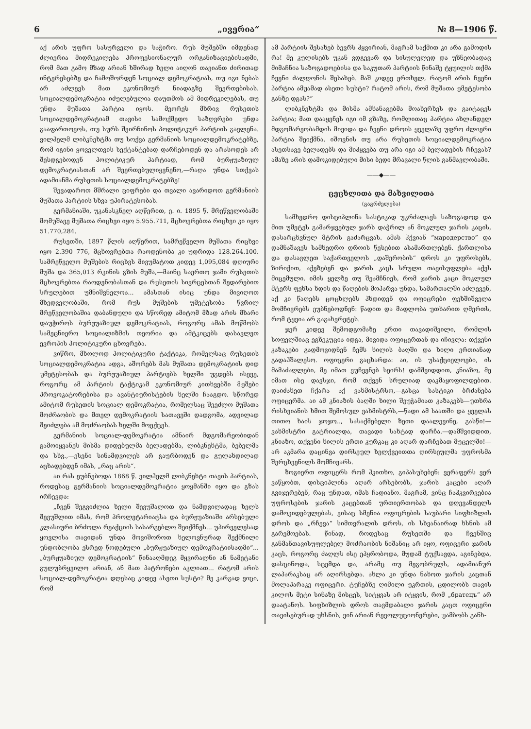6 „ივერია“№ 8—1906 წ.
აქ არის უფრო სასურველი და საჭირო. რუს მუშებში იმდენად ძლიერია მიდრეკილება პროფესიონალურ ორგანიზაციებისადმი, რომ მათ გამო მზად არიან ხშირად ხელი აიღონ თავიანთ ძირითად ინტერესებზე და ჩამოშორდენ სოციალ დემოკრატიას, თუ იგი ნებას არ აძლევს მათ ეკონომიურ ნიადაგზე შეერთებისას. სოციალდემოკრატია იძულებულია დაუთმოს ამ მიდრეკილებას, თუ უნდა მუშათა პარტია იყოს. მეორეს მხრივ რუსეთის სოციალდემოკრატიამ თავისი სამოქმედო საზღვრები უნდა გააფართოვოს, თუ სურს შეირჩინოს პოლიტიკურ პარტიის გავლენა. ვილჰელმ ლიბკნეხტმა თუ სოქვა გერმანიის სოციალდემოკრატებზე, რომ იგინი ყოველთვის სექტანტებად დარჩებოდენ და არასოდეს არ შესდგებოდენ პოლიტიკურ პარტიად, რომ ბურჟუაზიულ დემოკრატიასთან არ შეერთებულიყვნენო,—რაღა უნდა სთქვას ადამიანმა რუსეთის სოციალდემოკრატებზე!
შევადაროთ მშრალი ციფრები და თვალი ავარიდოთ გერმანიის მუშათა პარტიის სხვა უპირატესობას.
გერმანიაში, უკანასკნელ აღწერით, ე. ი. 1895 წ. მრეწველობაში მომუშავე მუშათა რიცხვი იყო 5.955.711, მცხოვრებთა რიცხვი კი იყო 51.770,284.
რუსეთში, 1897 წლის აღწერით, სამრეწველო მუშათა რიცხვი იყო 2.390 776, მცხოვრებთა რაოდენობა კი უდრიდა 128.264.100. სამრეწველო მუშების რიცხვს მივუმატოთ კიდევ 1,095,084 დღიური მუშა და 365,013 რკინის გზის მუშა,—მაინც საერთო ჯამი რუსეთის მცხოვრებთა რაოდენობასთან და რუსეთის სივრცესთან შედარებით სრულებით უმნიშვნელოა... ამასთან ისიც უნდა მივიღოთ მხედველობაში, რომ რუს მუშების უმეტესობა წვრილ მრეწველობაშია დაბანდული და სწორედ ამიტომ მზად არის მხარი დაუჭიროს ბურჟუაზიულ დემოკრატიას, როგორც ამას მოწმობს სამეცნიერო სოციალიზმის თეორია და ამტკიცებს დასავლეთ ევროპის პოლიტიკური ცხოვრება.
ვიწრო, მხოლოდ პოლიტიკური ტაქტიკა, რომელსაც რუსეთის სოციალდემოკრატია ადგა, აშორებს მას მუშათა დემოკრატიის დიდ უმეტესობას და ბურჟუაზიულ პარტიებს ხელში უგდებს ისევე, როგორც ამ პარტიის ტაქტიკამ ეკონომიურ კითხვებში მუშები პროვოკატორებისა და ავანტიურისტების ხელში ჩააგდო. სწორედ ამიტომ რუსეთის სოციალ დემოკრატია, რომელსაც შეეძლო მუშათა მოძრაობის და მთელ დემოკრატიის სათავეში დადგომა, ადვილად შეიძლება ამ მოძრაობას ხელში მოექცეს.
გერმანიის სოციალ-დემოკრატია ამნაირ მდგომარეობიდან გამოიყვანეს მისმა დიდებულმა ბელადებმა, ლიბკნეხტმა, ბებელმა და სხვ.,—ესენი სინამდვილეს არ გაურბოდენ და გულახდილად აცხადებდენ იმას, „რაც არის“.
აი რას ეუბნებოდა 1868 წ. ვილჰელმ ლიბკნეხტი თავის პარტიას, როდესაც გერმანიის სოციალდემოკრატია ყოყმანში იყო და გზას ირჩევდა:
„ჩვენ შეგვიძლია ხელი შევუშალოთ და ნამდვილადაც ხელს შევუშლით იმას, რომ პროლეტარიატსა და ბურჟუაზიაში არსებული კლასიური ბრძოლა რეაქციის სასარგებლო შეიქმნეს... უპირველესად ყოვლისა თავიდან უნდა მოვიშოროთ ხელოვნურად შექმნილი უნდობლობა ესრედ წოდებული „ბურჟუაზიულ დემოკრატიისადმი“... „ბურჟუაზიულ დემოკრატიის“ წინააღმდეგ მყვირალნი ან ნამეტანი გულუბრყვილო არიან, ან მათ პატრონები აკლიათ... რატომ არის სოციალ-დემოკრატია დღესაც კიდევ ასეთი სუსტი? მე კარგად ვიცი, რომ
ამ პარტიის შესახებ ბევრს ჰყვირიან, მაგრამ საქმით კი არა გამოდის რა! მე კულისებს უკან ვდგევარ და სისულელედ და უზნეობადაც მიმაჩნია საზოგადოებისა და საკუთარ პარტიის წინაშე ტყუილის თქმა ჩვენი ძალღონის შესახებ. მაშ კიდევ ერთხელ, რატომ არის ჩვენი პარტია ამჟამად ასეთი სუსტი? რატომ არის, რომ მუშათა უმეტესობა განზე დგას?“
ლიბკნეხტმა და მისმა ამხანაგებმა მოახერხეს და გაიტაცეს პარტია; მათ დააყენეს იგი იმ გზაზე, რომლითაც პარტია ახლანდელ მდგომარეობამდის მივიდა და ჩვენი დროის ყველაზე უფრო ძლიერი პარტია შეიქმნა. იშოვნის თუ არა რუსეთის სოციალდემოკრატია ასეთსავე ბელადებს და მიჰყვება თუ არა იგი ამ ბელადების რჩევას? ამაზე არის დამოკიდებული მისი ბედი მრავალი წლის განმავლობაში.
——◆——
ცეცხლითა და მახვილითა
(გაგრძელება)
სამხედრო დისციპლინა სასტიკად უკრძალავს საზოგადოდ და მით უმეტეს გამარჯვებულ ჯარს დაჭრილ ან მოკლულ ჯარის კაცის, დასარცხვნულ მტრის გაძარცვას. ამას ჰქვიან “мародерство” და დამნაშავეს სამხედრო დროის წესებით ასამართლებენ. ქართლისა და დასავლეთ საქართველოს „დაშერობის“ დროს კი უფროსებს, ზირიქით, აქეზებენ და ჯარის კაცს სრული თავისუფლება აქვს მიცემული. იმის ყელზე თუ შეამჩნიეს, რომ ჯარის კაცი მოკლულ მტერს ფეხსა ხდის და წაღების მოპარვა უნდა, სამართალში აძლევენ, აქ კი წაღებს ცოცხლებს ჰხდიდენ და ოფიცრები ფეხშიშველა მომჩივრებს ეუბნებოდნენ: წადით და მადლობა უთხარით ღმერთს, რომ ტყვია არ გაგახვრეტეს.
ჯერ კიდევ შემოდგომაზე ერთი თავადიშვილი, რომლის სოფელშიაც ეგზეკუცია იდგა, მივიდა ოფიცერთან და იჩივლა: თქვენი კაზაკები გადმოვიდნენ ჩემს ხილის ბაღში და ხილი ერთიანად გადაჰშალესო. ოფიცერი გაცხარდა: აი, ის უსაქციელოები, ის მამაძაღლები, მე იმათ ვუჩვენებ სეირს! დამშვიდდით, კნიაზო, მე იმათ ისე დავსჯი, რომ თქვენ სრულიად დაკმაყოფილდებით. დაიძახეთ ჩქარა აქ ვახმისტრსო,—გასცა სასტიკი ბრძანება ოფიცერმა. აი ამ კნიაზის ბაღში ხილი შეუჭამიათ კაზაკებს—უთხრა რისხვიანის ხმით შემოსულ ვახმისტრს,—წადი ამ საათში და ყველას თითო ხაის ჯოჯო.., სასაქმებელი ზეთი დაალევინე, გასწი!—ვახმისტრი გატრიალდა, თავადი სახტად დარჩა.—დამშვიდდით, კნიაზო, თქვენი ხილის ერთი კურკაც კი აღარ დარჩებათ მუცელში!—არ აკმარა დაცინვა დირსეულ ხელქვეითთა ღირსეულმა უფროსმა შერცხვენილს მომჩივარს.
ზოგიერთ ოფიცერს რომ ჰკითხო, გიპასუხებენ: ვერაფერს ვერ ვაწყობთ, დისციპლინა აღარ არსებობს, ჯარის კაცები აღარ გვიჯერებენ, რაც უნდათ, იმას ჩადიანო. მაგრამ, ვინც ჩაჰკვირვებია უფროსების ჯარის კაცებთან ურთიერთობას და დღევანდელს დამოკიდებულებას, ვისაც სმენია ოფიცრების საუბარი სიფხიზლის დროს და „რჩევა“ სიმთვრალის დროს, ის სხვანაირად ხსნის ამ გარემოებას. წინად, როდესაც რუსეთში და ჩვენშიც განმანთავისუფლებელ მოძრაობის ნიშანიც არ იყო, ოფიცერი ჯარის კაცს, როგორც ძაღლს ისე ეპყრობოდა, მუდამ ტუქსავდა, აგინებდა, დასცინოდა, სცემდა და, არამც თუ მეგობრულს, ადამიანურ ლაპარაკსაც არ აღირსებდა. ახლა კი უნდა ნახოთ ჯარის კაცთან მოლაპარაკე ოფიცერი. ტუჩებზე ღიმილი უკრთის, ცდილობს თავის კილოს მეტი სინაზე მისცეს, სიტყვას არ იტყვის, რომ „братецъ“ არ დაატანოს. სიფხიზლის დროს თავმდაბალი ჯარის კაცთ ოფიცერი თავისებურად უხსნის, ვინ არიან რევოლუციონერები, უამბობს განხ-